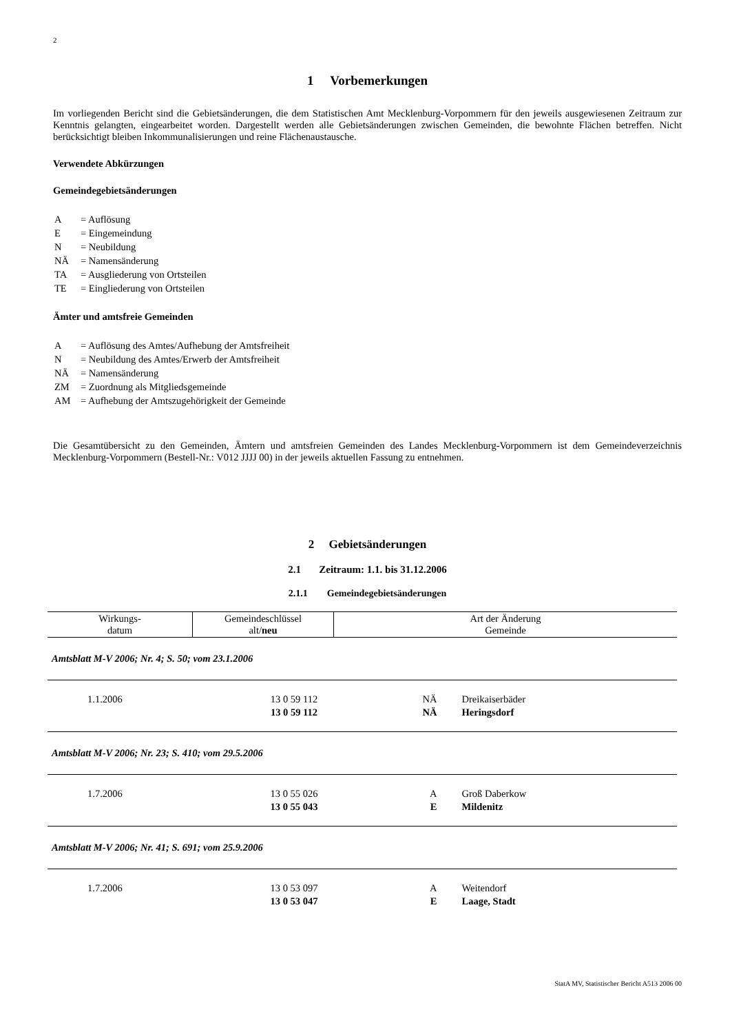2
1 Vorbemerkungen
Im vorliegenden Bericht sind die Gebietsänderungen, die dem Statistischen Amt Mecklenburg-Vorpommern für den jeweils ausgewiesenen Zeitraum zur Kenntnis gelangten, eingearbeitet worden. Dargestellt werden alle Gebietsänderungen zwischen Gemeinden, die bewohnte Flächen betreffen. Nicht berücksichtigt bleiben Inkommunalisierungen und reine Flächenaustausche.
Verwendete Abkürzungen
Gemeindegebietsänderungen
| A | = Auflösung |
| E | = Eingemeindung |
| N | = Neubildung |
| NÄ | = Namensänderung |
| TA | = Ausgliederung von Ortsteilen |
| TE | = Eingliederung von Ortsteilen |
Ämter und amtsfreie Gemeinden
| A | = Auflösung des Amtes/Aufhebung der Amtsfreiheit |
| N | = Neubildung des Amtes/Erwerb der Amtsfreiheit |
| NÄ | = Namensänderung |
| ZM | = Zuordnung als Mitgliedsgemeinde |
| AM | = Aufhebung der Amtszugehörigkeit der Gemeinde |
Die Gesamtübersicht zu den Gemeinden, Ämtern und amtsfreien Gemeinden des Landes Mecklenburg-Vorpommern ist dem Gemeindeverzeichnis Mecklenburg-Vorpommern (Bestell-Nr.: V012 JJJJ 00) in der jeweils aktuellen Fassung zu entnehmen.
2 Gebietsänderungen
2.1 Zeitraum: 1.1. bis 31.12.2006
2.1.1 Gemeindegebietsänderungen
| Wirkungs- datum | Gemeindeschlüssel alt/ neu | Art der Änderung Gemeinde | |
| --- | --- | --- | --- |
| Amtsblatt M-V 2006; Nr. 4; S. 50; vom 23.1.2006 | | | |
| 1.1.2006 | 13 0 59 112 13 0 59 112 | NÄ NÄ | Dreikaiserbäder Heringsdorf |
| Amtsblatt M-V 2006; Nr. 23; S. 410; vom 29.5.2006 | | | |
| 1.7.2006 | 13 0 55 026 13 0 55 043 | A E | Groß Daberkow Mildenitz |
| Amtsblatt M-V 2006; Nr. 41; S. 691; vom 25.9.2006 | | | |
| 1.7.2006 | 13 0 53 097 13 0 53 047 | A E | Weitendorf Laage, Stadt |
StatA MV, Statistischer Bericht A513 2006 00